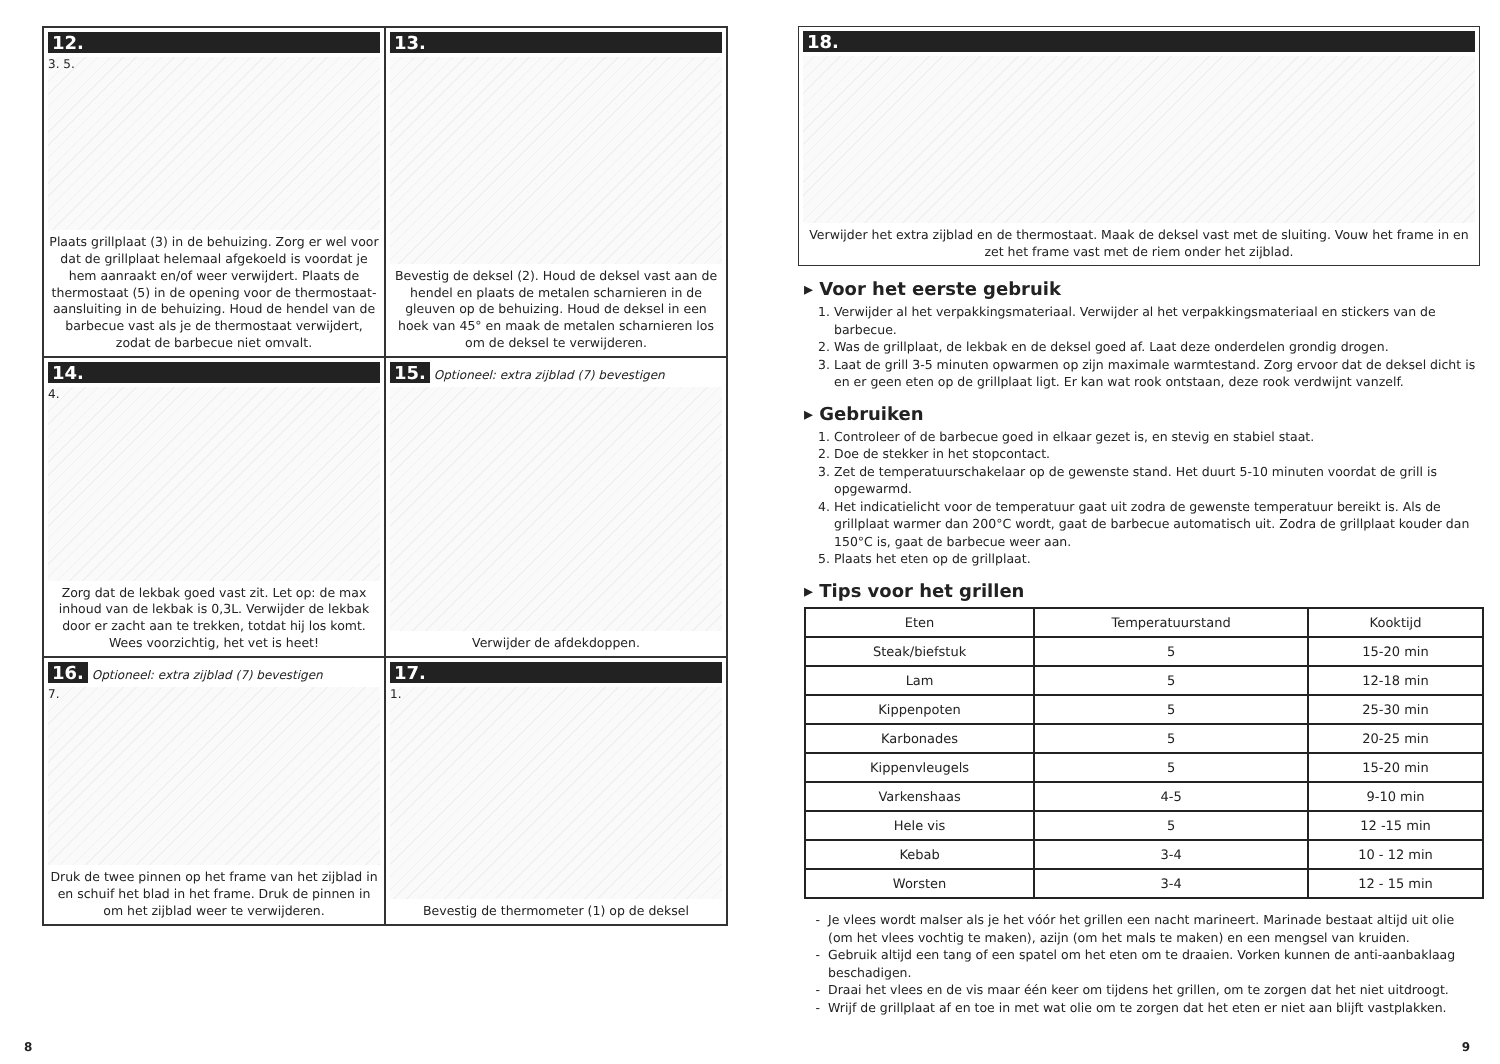12.
3. 5.
Plaats grillplaat (3) in de behuizing. Zorg er wel voor dat de grillplaat helemaal afgekoeld is voordat je hem aanraakt en/of weer verwijdert. Plaats de thermostaat (5) in de opening voor de thermostaat-aansluiting in de behuizing. Houd de hendel van de barbecue vast als je de thermostaat verwijdert, zodat de barbecue niet omvalt.
13.
Bevestig de deksel (2). Houd de deksel vast aan de hendel en plaats de metalen scharnieren in de gleuven op de behuizing. Houd de deksel in een hoek van 45° en maak de metalen scharnieren los om de deksel te verwijderen.
14.
4.
Zorg dat de lekbak goed vast zit. Let op: de max inhoud van de lekbak is 0,3L. Verwijder de lekbak door er zacht aan te trekken, totdat hij los komt. Wees voorzichtig, het vet is heet!
15. Optioneel: extra zijblad (7) bevestigen
Verwijder de afdekdoppen.
16. Optioneel: extra zijblad (7) bevestigen
7.
Druk de twee pinnen op het frame van het zijblad in en schuif het blad in het frame. Druk de pinnen in om het zijblad weer te verwijderen.
17.
1.
Bevestig de thermometer (1) op de deksel
18.
Verwijder het extra zijblad en de thermostaat. Maak de deksel vast met de sluiting. Vouw het frame in en zet het frame vast met de riem onder het zijblad.
▸ Voor het eerste gebruik
1. Verwijder al het verpakkingsmateriaal. Verwijder al het verpakkingsmateriaal en stickers van de barbecue.
2. Was de grillplaat, de lekbak en de deksel goed af. Laat deze onderdelen grondig drogen.
3. Laat de grill 3-5 minuten opwarmen op zijn maximale warmtestand. Zorg ervoor dat de deksel dicht is en er geen eten op de grillplaat ligt. Er kan wat rook ontstaan, deze rook verdwijnt vanzelf.
▸ Gebruiken
1. Controleer of de barbecue goed in elkaar gezet is, en stevig en stabiel staat.
2. Doe de stekker in het stopcontact.
3. Zet de temperatuurschakelaar op de gewenste stand. Het duurt 5-10 minuten voordat de grill is opgewarmd.
4. Het indicatielicht voor de temperatuur gaat uit zodra de gewenste temperatuur bereikt is. Als de grillplaat warmer dan 200°C wordt, gaat de barbecue automatisch uit. Zodra de grillplaat kouder dan 150°C is, gaat de barbecue weer aan.
5. Plaats het eten op de grillplaat.
▸ Tips voor het grillen
| Eten | Temperatuurstand | Kooktijd |
| --- | --- | --- |
| Steak/biefstuk | 5 | 15-20 min |
| Lam | 5 | 12-18 min |
| Kippenpoten | 5 | 25-30 min |
| Karbonades | 5 | 20-25 min |
| Kippenvleugels | 5 | 15-20 min |
| Varkenshaas | 4-5 | 9-10 min |
| Hele vis | 5 | 12 -15 min |
| Kebab | 3-4 | 10 - 12 min |
| Worsten | 3-4 | 12 - 15 min |
Je vlees wordt malser als je het vóór het grillen een nacht marineert. Marinade bestaat altijd uit olie (om het vlees vochtig te maken), azijn (om het mals te maken) en een mengsel van kruiden.
Gebruik altijd een tang of een spatel om het eten om te draaien. Vorken kunnen de anti-aanbaklaag beschadigen.
Draai het vlees en de vis maar één keer om tijdens het grillen, om te zorgen dat het niet uitdroogt.
Wrijf de grillplaat af en toe in met wat olie om te zorgen dat het eten er niet aan blijft vastplakken.
8 9